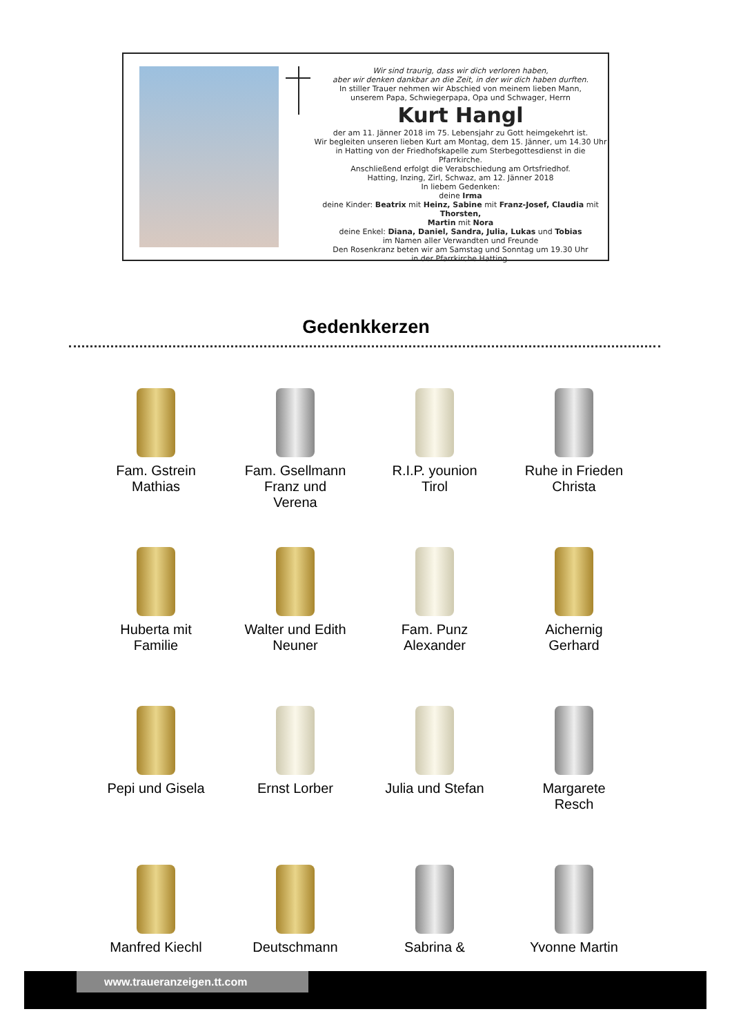Wir sind traurig, dass wir dich verloren haben,
aber wir denken dankbar an die Zeit, in der wir dich haben durften.
In stiller Trauer nehmen wir Abschied von meinem lieben Mann,
unserem Papa, Schwiegerpapa, Opa und Schwager, Herrn
Kurt Hangl
der am 11. Jänner 2018 im 75. Lebensjahr zu Gott heimgekehrt ist.
Wir begleiten unseren lieben Kurt am Montag, dem 15. Jänner, um 14.30 Uhr
in Hatting von der Friedhofskapelle zum Sterbegottesdienst in die Pfarrkirche.
Anschließend erfolgt die Verabschiedung am Ortsfriedhof.
Hatting, Inzing, Zirl, Schwaz, am 12. Jänner 2018
In liebem Gedenken:
deine Irma
deine Kinder: Beatrix mit Heinz, Sabine mit Franz-Josef, Claudia mit Thorsten,
Martin mit Nora
deine Enkel: Diana, Daniel, Sandra, Julia, Lukas und Tobias
im Namen aller Verwandten und Freunde
Den Rosenkranz beten wir am Samstag und Sonntag um 19.30 Uhr
in der Pfarrkirche Hatting.
Gedenkkerzen
Fam. Gstrein
Mathias
Fam. Gsellmann
Franz und
Verena
R.I.P. younion
Tirol
Ruhe in Frieden
Christa
Huberta mit
Familie
Walter und Edith
Neuner
Fam. Punz
Alexander
Aichernig
Gerhard
Pepi und Gisela
Ernst Lorber
Julia und Stefan
Margarete
Resch
Manfred Kiechl
Deutschmann
Sabrina &
Yvonne Martin
www.traueranzeigen.tt.com